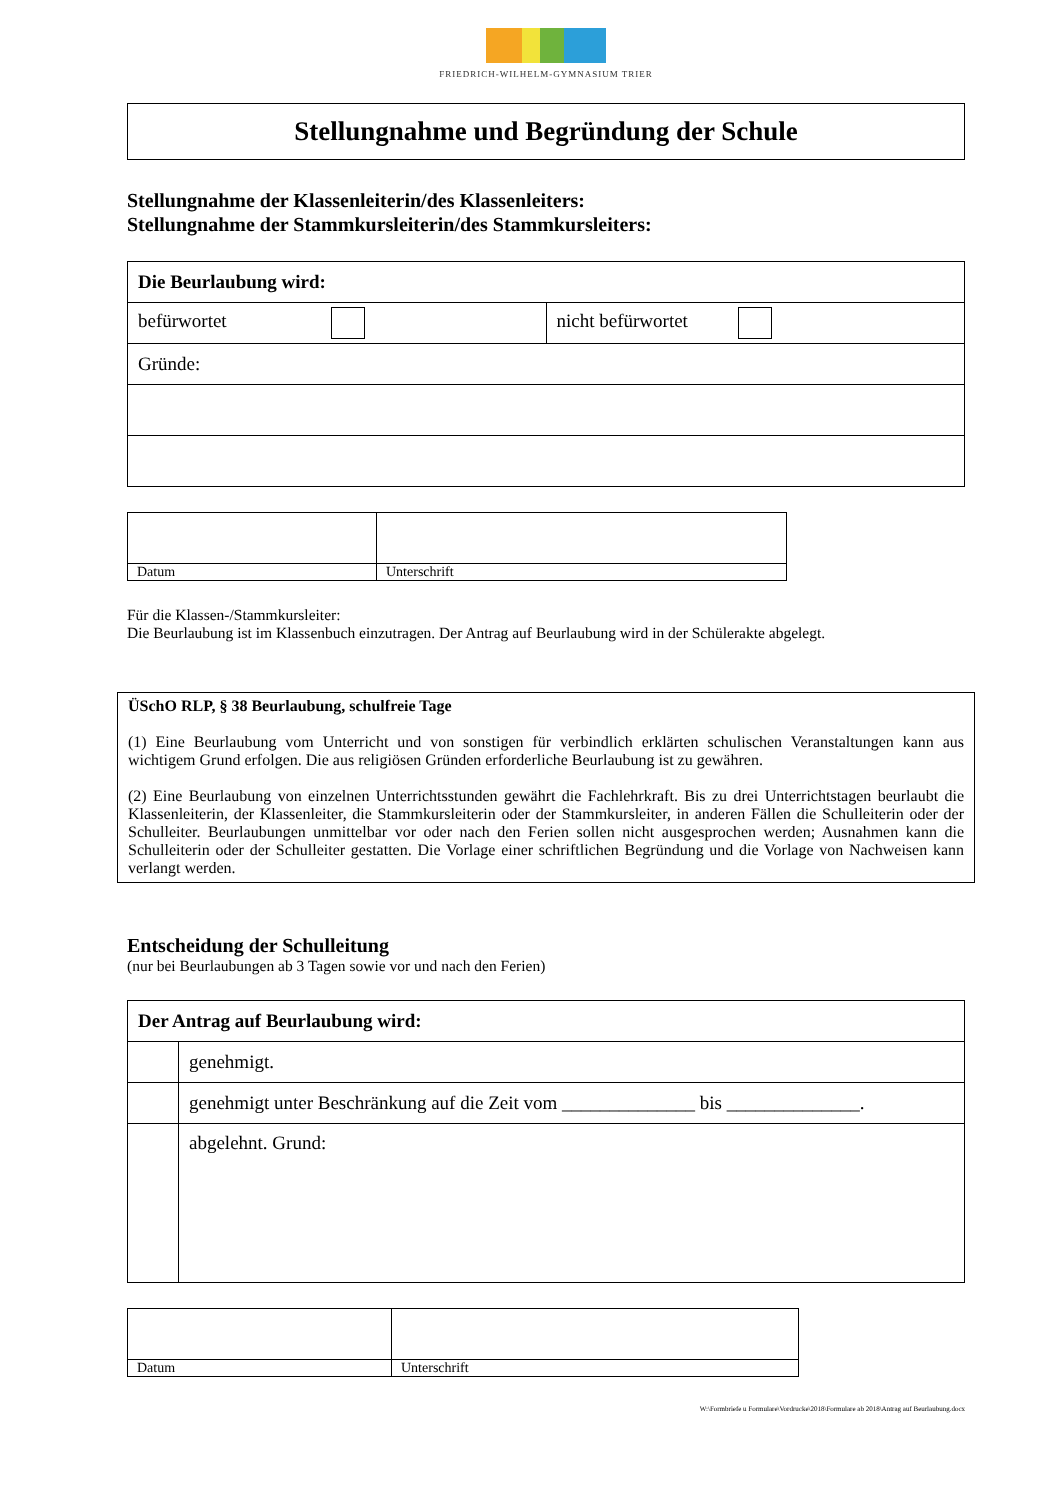FRIEDRICH-WILHELM-GYMNASIUM TRIER
Stellungnahme und Begründung der Schule
Stellungnahme der Klassenleiterin/des Klassenleiters:
Stellungnahme der Stammkursleiterin/des Stammkursleiters:
| Die Beurlaubung wird: | |
| --- | --- |
| befürwortet | nicht befürwortet |
| Gründe: | |
| Datum | Unterschrift |
Für die Klassen-/Stammkursleiter:
Die Beurlaubung ist im Klassenbuch einzutragen. Der Antrag auf Beurlaubung wird in der Schülerakte abgelegt.
ÜSchO RLP, § 38 Beurlaubung, schulfreie Tage
(1) Eine Beurlaubung vom Unterricht und von sonstigen für verbindlich erklärten schulischen Veranstaltungen kann aus wichtigem Grund erfolgen. Die aus religiösen Gründen erforderliche Beurlaubung ist zu gewähren.
(2) Eine Beurlaubung von einzelnen Unterrichtsstunden gewährt die Fachlehrkraft. Bis zu drei Unterrichtstagen beurlaubt die Klassenleiterin, der Klassenleiter, die Stammkursleiterin oder der Stammkursleiter, in anderen Fällen die Schulleiterin oder der Schulleiter. Beurlaubungen unmittelbar vor oder nach den Ferien sollen nicht ausgesprochen werden; Ausnahmen kann die Schulleiterin oder der Schulleiter gestatten. Die Vorlage einer schriftlichen Begründung und die Vorlage von Nachweisen kann verlangt werden.
Entscheidung der Schulleitung
(nur bei Beurlaubungen ab 3 Tagen sowie vor und nach den Ferien)
| Der Antrag auf Beurlaubung wird: | |
| --- | --- |
| | genehmigt. |
| | genehmigt unter Beschränkung auf die Zeit vom ______________ bis ______________. |
| | abgelehnt. Grund: |
| Datum | Unterschrift |
W:\Formbriefe u Formulare\Vordrucke\2018\Formulare ab 2018\Antrag auf Beurlaubung.docx